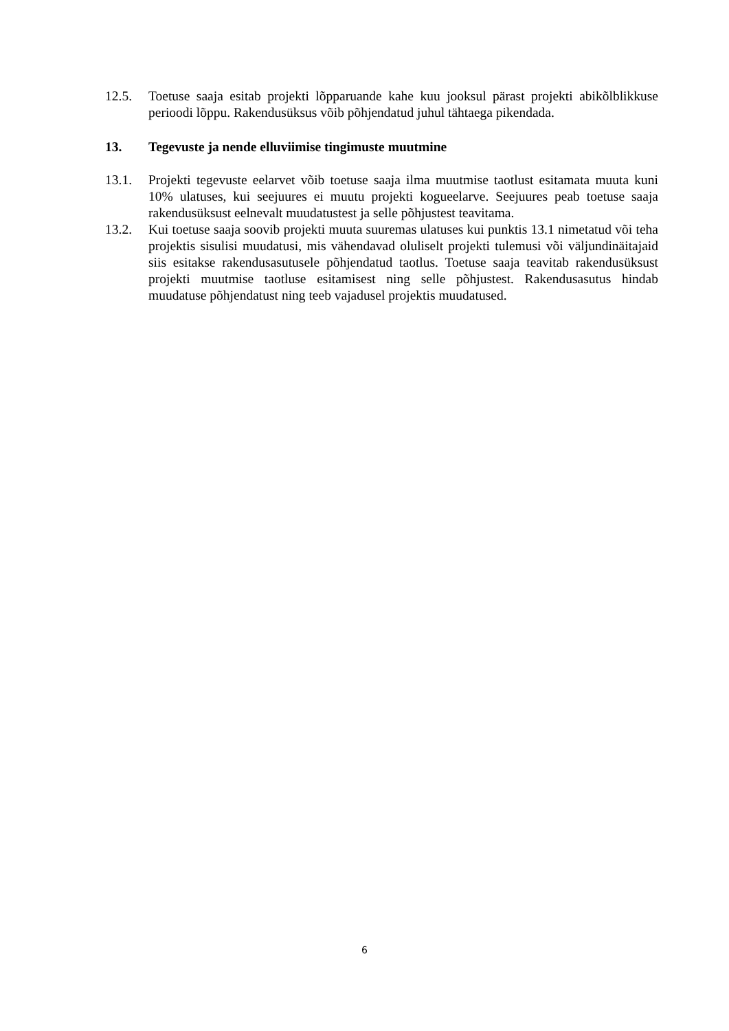12.5. Toetuse saaja esitab projekti lõpparuande kahe kuu jooksul pärast projekti abikõlblikkuse perioodi lõppu. Rakendusüksus võib põhjendatud juhul tähtaega pikendada.
13. Tegevuste ja nende elluviimise tingimuste muutmine
13.1. Projekti tegevuste eelarvet võib toetuse saaja ilma muutmise taotlust esitamata muuta kuni 10% ulatuses, kui seejuures ei muutu projekti kogueelarve. Seejuures peab toetuse saaja rakendusüksust eelnevalt muudatustest ja selle põhjustest teavitama.
13.2. Kui toetuse saaja soovib projekti muuta suuremas ulatuses kui punktis 13.1 nimetatud või teha projektis sisulisi muudatusi, mis vähendavad oluliselt projekti tulemusi või väljundinäitajaid siis esitakse rakendusasutusele põhjendatud taotlus. Toetuse saaja teavitab rakendusüksust projekti muutmise taotluse esitamisest ning selle põhjustest. Rakendusasutus hindab muudatuse põhjendatust ning teeb vajadusel projektis muudatused.
6